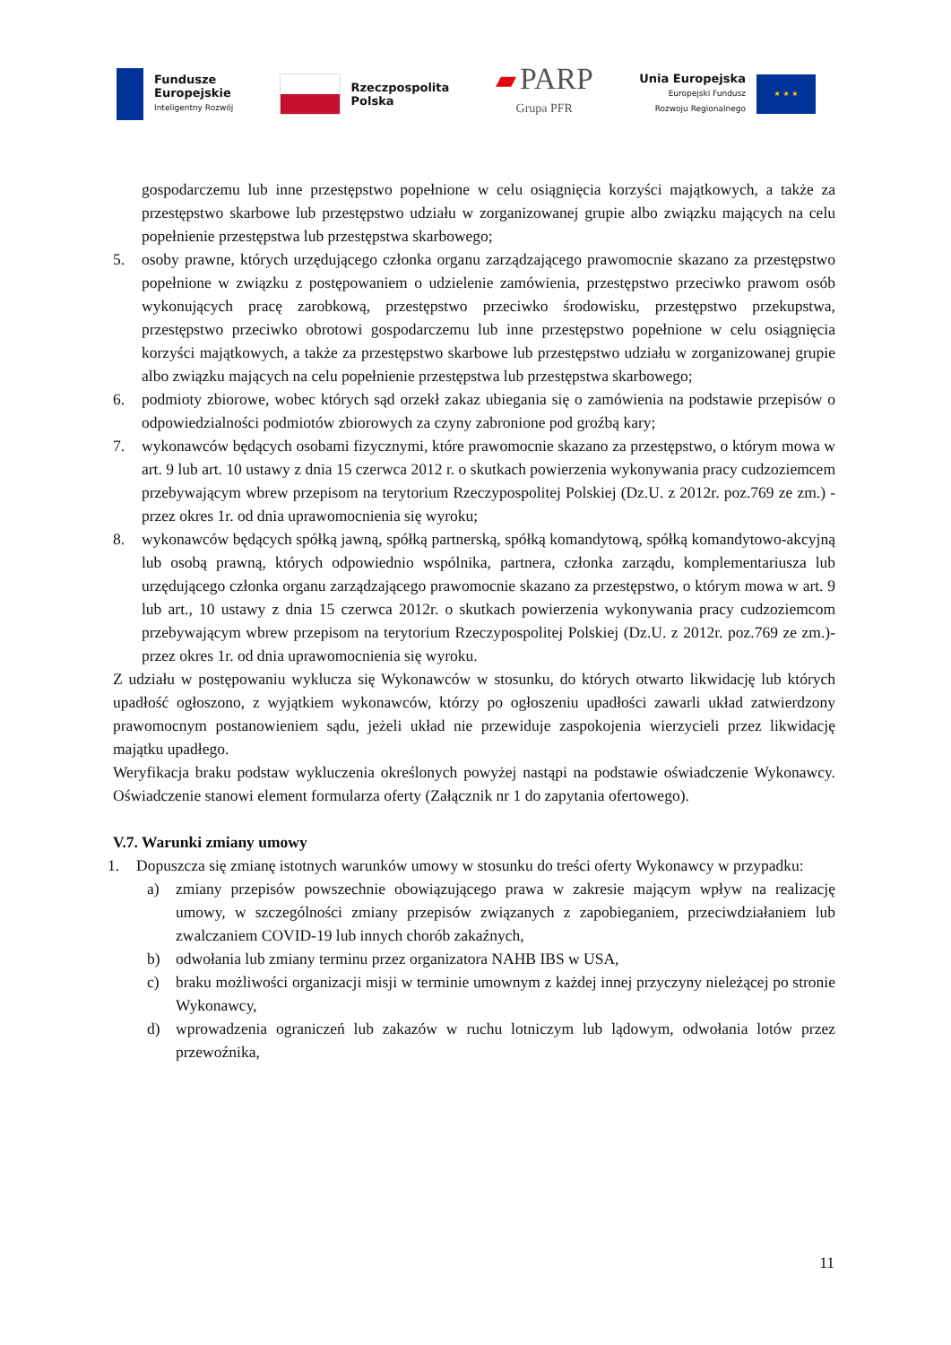Fundusze
Europejskie
Inteligentny Rozwój
Rzeczpospolita
Polska
▰ PARP
Grupa PFR
Unia Europejska
Europejski Fundusz
Rozwoju Regionalnego
★ ★ ★
gospodarczemu lub inne przestępstwo popełnione w celu osiągnięcia korzyści majątkowych, a także za przestępstwo skarbowe lub przestępstwo udziału w zorganizowanej grupie albo związku mających na celu popełnienie przestępstwa lub przestępstwa skarbowego;
5. osoby prawne, których urzędującego członka organu zarządzającego prawomocnie skazano za przestępstwo popełnione w związku z postępowaniem o udzielenie zamówienia, przestępstwo przeciwko prawom osób wykonujących pracę zarobkową, przestępstwo przeciwko środowisku, przestępstwo przekupstwa, przestępstwo przeciwko obrotowi gospodarczemu lub inne przestępstwo popełnione w celu osiągnięcia korzyści majątkowych, a także za przestępstwo skarbowe lub przestępstwo udziału w zorganizowanej grupie albo związku mających na celu popełnienie przestępstwa lub przestępstwa skarbowego;
6. podmioty zbiorowe, wobec których sąd orzekł zakaz ubiegania się o zamówienia na podstawie przepisów o odpowiedzialności podmiotów zbiorowych za czyny zabronione pod groźbą kary;
7. wykonawców będących osobami fizycznymi, które prawomocnie skazano za przestępstwo, o którym mowa w art. 9 lub art. 10 ustawy z dnia 15 czerwca 2012 r. o skutkach powierzenia wykonywania pracy cudzoziemcem przebywającym wbrew przepisom na terytorium Rzeczypospolitej Polskiej (Dz.U. z 2012r. poz.769 ze zm.) - przez okres 1r. od dnia uprawomocnienia się wyroku;
8. wykonawców będących spółką jawną, spółką partnerską, spółką komandytową, spółką komandytowo-akcyjną lub osobą prawną, których odpowiednio wspólnika, partnera, członka zarządu, komplementariusza lub urzędującego członka organu zarządzającego prawomocnie skazano za przestępstwo, o którym mowa w art. 9 lub art., 10 ustawy z dnia 15 czerwca 2012r. o skutkach powierzenia wykonywania pracy cudzoziemcom przebywającym wbrew przepisom na terytorium Rzeczypospolitej Polskiej (Dz.U. z 2012r. poz.769 ze zm.)- przez okres 1r. od dnia uprawomocnienia się wyroku.
Z udziału w postępowaniu wyklucza się Wykonawców w stosunku, do których otwarto likwidację lub których upadłość ogłoszono, z wyjątkiem wykonawców, którzy po ogłoszeniu upadłości zawarli układ zatwierdzony prawomocnym postanowieniem sądu, jeżeli układ nie przewiduje zaspokojenia wierzycieli przez likwidację majątku upadłego.
Weryfikacja braku podstaw wykluczenia określonych powyżej nastąpi na podstawie oświadczenie Wykonawcy. Oświadczenie stanowi element formularza oferty (Załącznik nr 1 do zapytania ofertowego).
V.7. Warunki zmiany umowy
1. Dopuszcza się zmianę istotnych warunków umowy w stosunku do treści oferty Wykonawcy w przypadku:
a) zmiany przepisów powszechnie obowiązującego prawa w zakresie mającym wpływ na realizację umowy, w szczególności zmiany przepisów związanych z zapobieganiem, przeciwdziałaniem lub zwalczaniem COVID-19 lub innych chorób zakaźnych,
b) odwołania lub zmiany terminu przez organizatora NAHB IBS w USA,
c) braku możliwości organizacji misji w terminie umownym z każdej innej przyczyny nieleżącej po stronie Wykonawcy,
d) wprowadzenia ograniczeń lub zakazów w ruchu lotniczym lub lądowym, odwołania lotów przez przewoźnika,
11